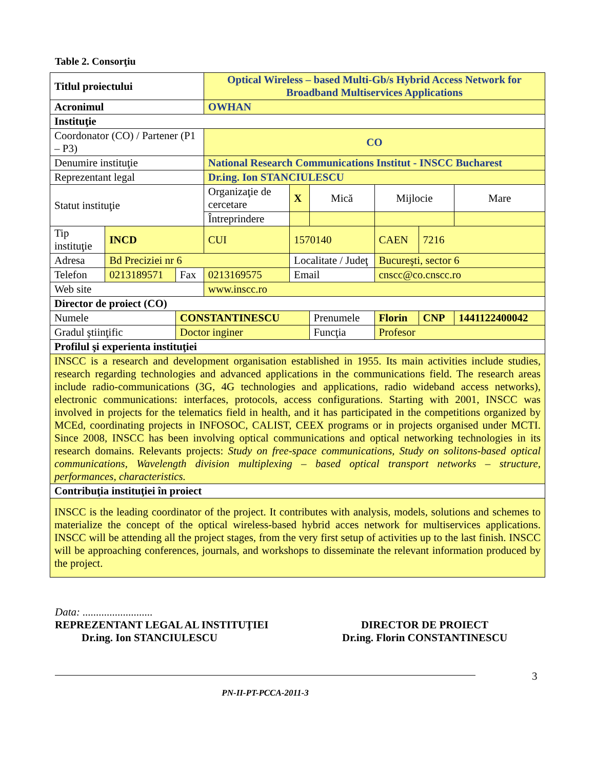Table 2. Consorţiu
| Titlul proiectului | | | Optical Wireless – based Multi-Gb/s Hybrid Access Network for Broadband Multiservices Applications | | | | | |
| Acronimul | | | OWHAN | | | | | |
| Instituţie | | | | | | | | |
| Coordonator (CO) / Partener (P1 – P3) | | | CO | | | | | |
| Denumire instituţie | | | National Research Communications Institut - INSCC Bucharest | | | | | |
| Reprezentant legal | | | Dr.ing. Ion STANCIULESCU | | | | | |
| Statut instituţie | | | Organizaţie de cercetare | X | Mică | Mijlocie | | Mare |
| | | | Întreprindere | | | | | |
| Tip instituţie | INCD | | CUI | 1570140 | | CAEN | 7216 | |
| Adresa | Bd Preciziei nr 6 | | | Localitate / Judeţ | | Bucureşti, sector 6 | | |
| Telefon | 0213189571 | Fax | 0213169575 | Email | | cnscc@co.cnscc.ro | | |
| Web site | | | www.inscc.ro | | | | | |
| Director de proiect (CO) | | | | | | | | |
| Numele | | CONSTANTINESCU | | | Prenumele | Florin | CNP | 1441122400042 |
| Gradul ştiinţific | | Doctor inginer | | | Funcţia | Profesor | | |
| Profilul şi experienta instituţiei | | | | | | | | |
| INSCC is a research and development organisation established in 1955. Its main activities include studies, research regarding technologies and advanced applications in the communications field. The research areas include radio-communications (3G, 4G technologies and applications, radio wideband access networks), electronic communications: interfaces, protocols, access configurations. Starting with 2001, INSCC was involved in projects for the telematics field in health, and it has participated in the competitions organized by MCEd, coordinating projects in INFOSOC, CALIST, CEEX programs or in projects organised under MCTI. Since 2008, INSCC has been involving optical communications and optical networking technologies in its research domains. Relevants projects: Study on free-space communications, Study on solitons-based optical communications, Wavelength division multiplexing – based optical transport networks – structure, performances, characteristics. | | | | | | | | |
| Contribuţia instituţiei în proiect | | | | | | | | |
| INSCC is the leading coordinator of the project. It contributes with analysis, models, solutions and schemes to materialize the concept of the optical wireless-based hybrid acces network for multiservices applications. INSCC will be attending all the project stages, from the very first setup of activities up to the last finish. INSCC will be approaching conferences, journals, and workshops to disseminate the relevant information produced by the project. | | | | | | | | |
Data: ..........................
REPREZENTANT LEGAL AL INSTITUŢIEI
Dr.ing. Ion STANCIULESCU
DIRECTOR DE PROIECT
Dr.ing. Florin CONSTANTINESCU
PN-II-PT-PCCA-2011-3
3